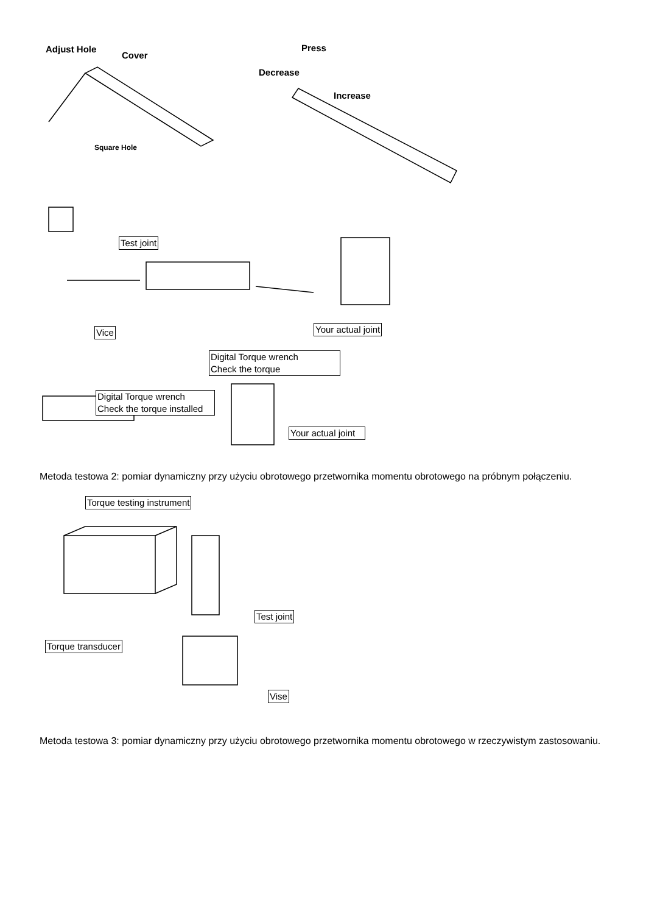Adjust Hole
Cover
Square Hole
Press
Decrease
Increase
Test joint
Vice Your actual joint
Digital Torque wrench
Check the torque
Digital Torque wrench
Check the torque installed
Your actual joint
Metoda testowa 2: pomiar dynamiczny przy użyciu obrotowego przetwornika momentu obrotowego na próbnym połączeniu.
Torque testing instrument
Test joint
Torque transducer
Vise
Metoda testowa 3: pomiar dynamiczny przy użyciu obrotowego przetwornika momentu obrotowego w rzeczywistym zastosowaniu.